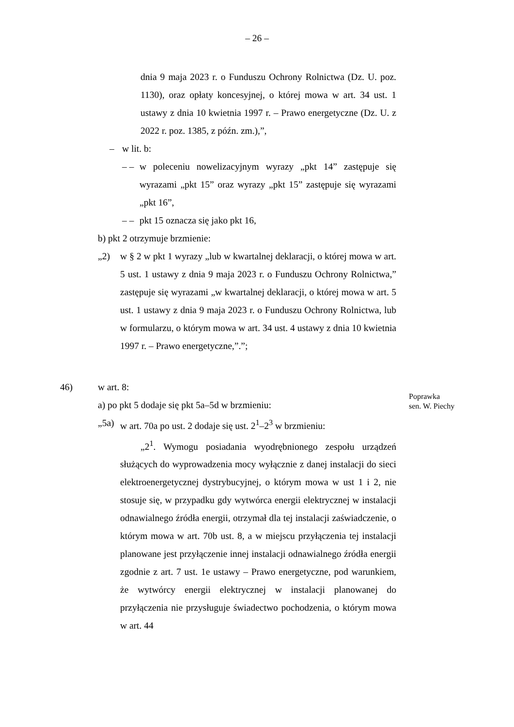– 26 –
dnia 9 maja 2023 r. o Funduszu Ochrony Rolnictwa (Dz. U. poz. 1130), oraz opłaty koncesyjnej, o której mowa w art. 34 ust. 1 ustawy z dnia 10 kwietnia 1997 r. – Prawo energetyczne (Dz. U. z 2022 r. poz. 1385, z późn. zm.),”,
– w lit. b:
– – w poleceniu nowelizacyjnym wyrazy „pkt 14” zastępuje się wyrazami „pkt 15” oraz wyrazy „pkt 15” zastępuje się wyrazami „pkt 16”,
– – pkt 15 oznacza się jako pkt 16,
b) pkt 2 otrzymuje brzmienie:
„2) w § 2 w pkt 1 wyrazy „lub w kwartalnej deklaracji, o której mowa w art. 5 ust. 1 ustawy z dnia 9 maja 2023 r. o Funduszu Ochrony Rolnictwa,” zastępuje się wyrazami „w kwartalnej deklaracji, o której mowa w art. 5 ust. 1 ustawy z dnia 9 maja 2023 r. o Funduszu Ochrony Rolnictwa, lub w formularzu, o którym mowa w art. 34 ust. 4 ustawy z dnia 10 kwietnia 1997 r. – Prawo energetyczne,”.”;
46) w art. 8:
Poprawka
sen. W. Piechy
a) po pkt 5 dodaje się pkt 5a–5d w brzmieniu:
„5a) w art. 70a po ust. 2 dodaje się ust. 2<sup>1</sup>–2<sup>3</sup> w brzmieniu:
„2<sup>1</sup>. Wymogu posiadania wyodrębnionego zespołu urządzeń służących do wyprowadzenia mocy wyłącznie z danej instalacji do sieci elektroenergetycznej dystrybucyjnej, o którym mowa w ust 1 i 2, nie stosuje się, w przypadku gdy wytwórca energii elektrycznej w instalacji odnawialnego źródła energii, otrzymał dla tej instalacji zaświadczenie, o którym mowa w art. 70b ust. 8, a w miejscu przyłączenia tej instalacji planowane jest przyłączenie innej instalacji odnawialnego źródła energii zgodnie z art. 7 ust. 1e ustawy – Prawo energetyczne, pod warunkiem, że wytwórcy energii elektrycznej w instalacji planowanej do przyłączenia nie przysługuje świadectwo pochodzenia, o którym mowa w art. 44